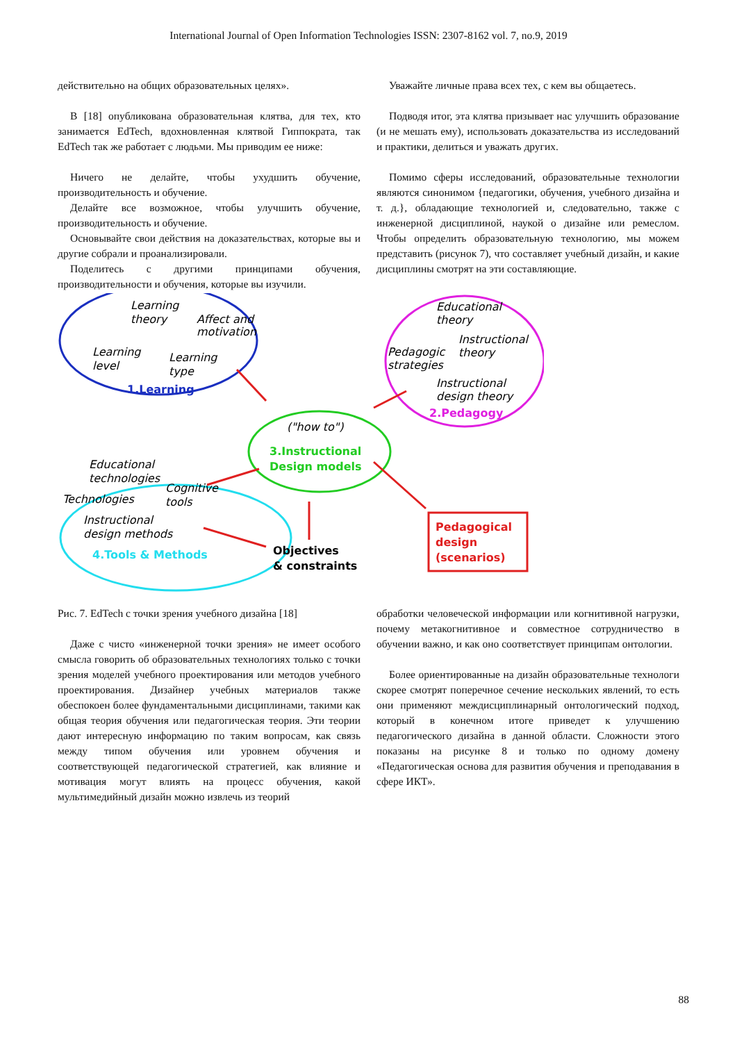International Journal of Open Information Technologies ISSN: 2307-8162 vol. 7, no.9, 2019
действительно на общих образовательных целях».
В [18] опубликована образовательная клятва, для тех, кто занимается EdTech, вдохновленная клятвой Гиппократа, так EdTech так же работает с людьми. Мы приводим ее ниже:
Ничего не делайте, чтобы ухудшить обучение, производительность и обучение.
Делайте все возможное, чтобы улучшить обучение, производительность и обучение.
Основывайте свои действия на доказательствах, которые вы и другие собрали и проанализировали.
Поделитесь с другими принципами обучения, производительности и обучения, которые вы изучили.
Уважайте личные права всех тех, с кем вы общаетесь.
Подводя итог, эта клятва призывает нас улучшить образование (и не мешать ему), использовать доказательства из исследований и практики, делиться и уважать других.
Помимо сферы исследований, образовательные технологии являются синонимом {педагогики, обучения, учебного дизайна и т. д.}, обладающие технологией и, следовательно, также с инженерной дисциплиной, наукой о дизайне или ремеслом. Чтобы определить образовательную технологию, мы можем представить (рисунок 7), что составляет учебный дизайн, и какие дисциплины смотрят на эти составляющие.
Learning
theory
Affect and
motivation
Learning
level
Learning
type
1.Learning
Educational
theory
Instructional
theory
Pedagogic
strategies
Instructional
design theory
2.Pedagogy
("how to")
3.Instructional
Design models
Educational
technologies
Cognitive
tools
Technologies
Instructional
design methods
4.Tools & Methods
Objectives
& constraints
Pedagogical
design
(scenarios)
Рис. 7. EdTech с точки зрения учебного дизайна [18]
Даже с чисто «инженерной точки зрения» не имеет особого смысла говорить об образовательных технологиях только с точки зрения моделей учебного проектирования или методов учебного проектирования. Дизайнер учебных материалов также обеспокоен более фундаментальными дисциплинами, такими как общая теория обучения или педагогическая теория. Эти теории дают интересную информацию по таким вопросам, как связь между типом обучения или уровнем обучения и соответствующей педагогической стратегией, как влияние и мотивация могут влиять на процесс обучения, какой мультимедийный дизайн можно извлечь из теорий
обработки человеческой информации или когнитивной нагрузки, почему метакогнитивное и совместное сотрудничество в обучении важно, и как оно соответствует принципам онтологии.
Более ориентированные на дизайн образовательные технологи скорее смотрят поперечное сечение нескольких явлений, то есть они применяют междисциплинарный онтологический подход, который в конечном итоге приведет к улучшению педагогического дизайна в данной области. Сложности этого показаны на рисунке 8 и только по одному домену «Педагогическая основа для развития обучения и преподавания в сфере ИКТ».
88